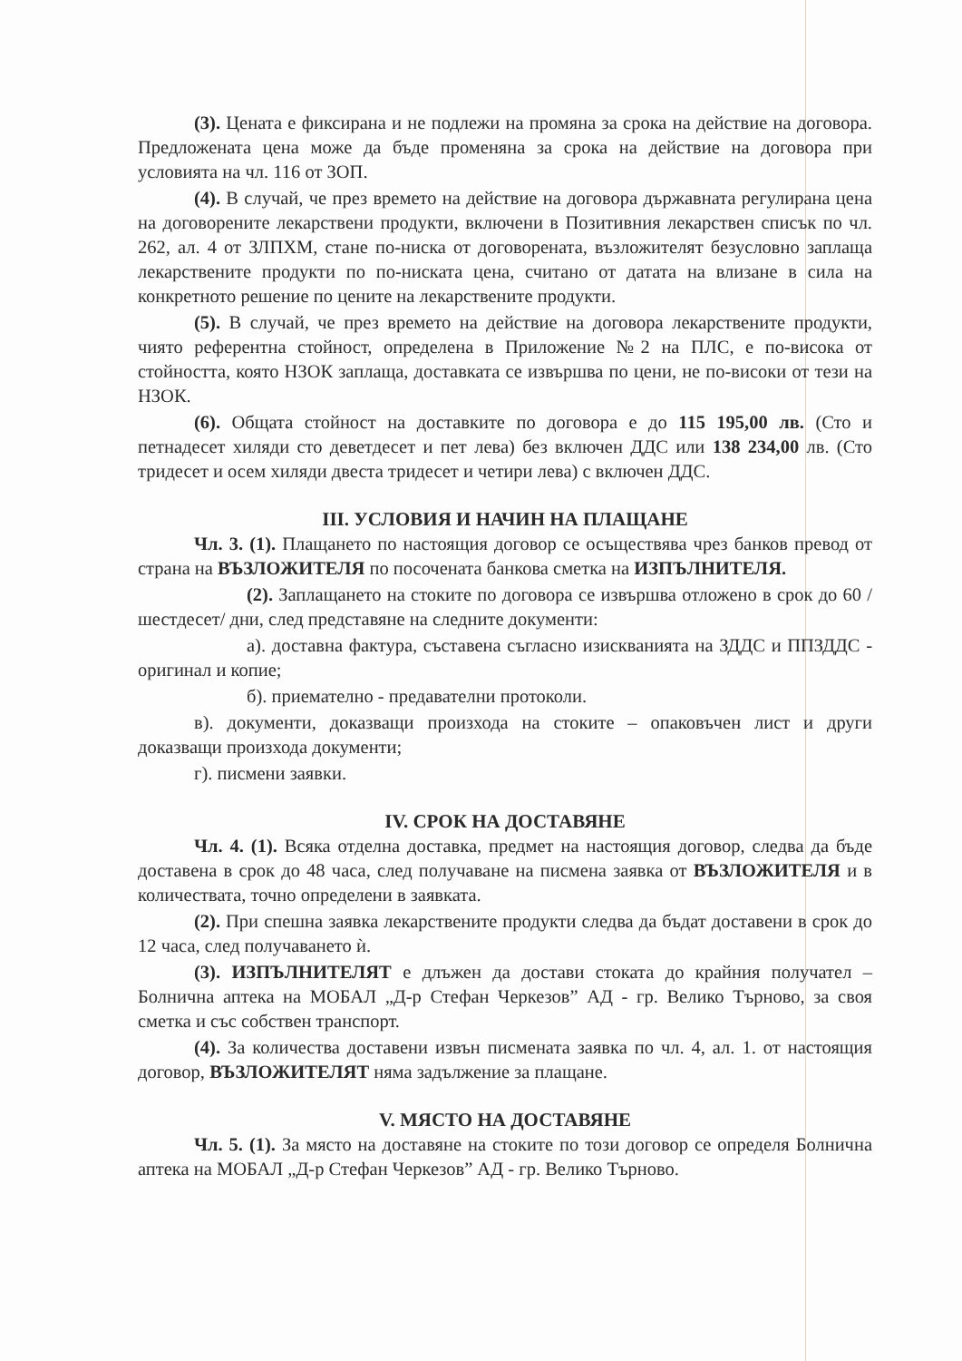(3). Цената е фиксирана и не подлежи на промяна за срока на действие на договора. Предложената цена може да бъде променяна за срока на действие на договора при условията на чл. 116 от ЗОП.
(4). В случай, че през времето на действие на договора държавната регулирана цена на договорените лекарствени продукти, включени в Позитивния лекарствен списък по чл. 262, ал. 4 от ЗЛПХМ, стане по-ниска от договорената, възложителят безусловно заплаща лекарствените продукти по по-ниската цена, считано от датата на влизане в сила на конкретното решение по цените на лекарствените продукти.
(5). В случай, че през времето на действие на договора лекарствените продукти, чиято референтна стойност, определена в Приложение №2 на ПЛС, е по-висока от стойността, която НЗОК заплаща, доставката се извършва по цени, не по-високи от тези на НЗОК.
(6). Общата стойност на доставките по договора е до 115 195,00 лв. (Сто и петнадесет хиляди сто деветдесет и пет лева) без включен ДДС или 138 234,00 лв. (Сто тридесет и осем хиляди двеста тридесет и четири лева) с включен ДДС.
III. УСЛОВИЯ И НАЧИН НА ПЛАЩАНЕ
Чл. 3. (1). Плащането по настоящия договор се осъществява чрез банков превод от страна на ВЪЗЛОЖИТЕЛЯ по посочената банкова сметка на ИЗПЪЛНИТЕЛЯ.
(2). Заплащането на стоките по договора се извършва отложено в срок до 60 /шестдесет/ дни, след представяне на следните документи:
а). доставна фактура, съставена съгласно изискванията на ЗДДС и ППЗДДС - оригинал и копие;
б). приемателно - предавателни протоколи.
в). документи, доказващи произхода на стоките – опаковъчен лист и други доказващи произхода документи;
г). писмени заявки.
IV. СРОК НА ДОСТАВЯНЕ
Чл. 4. (1). Всяка отделна доставка, предмет на настоящия договор, следва да бъде доставена в срок до 48 часа, след получаване на писмена заявка от ВЪЗЛОЖИТЕЛЯ и в количествата, точно определени в заявката.
(2). При спешна заявка лекарствените продукти следва да бъдат доставени в срок до 12 часа, след получаването ѝ.
(3). ИЗПЪЛНИТЕЛЯТ е длъжен да достави стоката до крайния получател – Болнична аптека на МОБАЛ „Д-р Стефан Черкезов” АД - гр. Велико Търново, за своя сметка и със собствен транспорт.
(4). За количества доставени извън писмената заявка по чл. 4, ал. 1. от настоящия договор, ВЪЗЛОЖИТЕЛЯТ няма задължение за плащане.
V. МЯСТО НА ДОСТАВЯНЕ
Чл. 5. (1). За място на доставяне на стоките по този договор се определя Болнична аптека на МОБАЛ „Д-р Стефан Черкезов” АД - гр. Велико Търново.